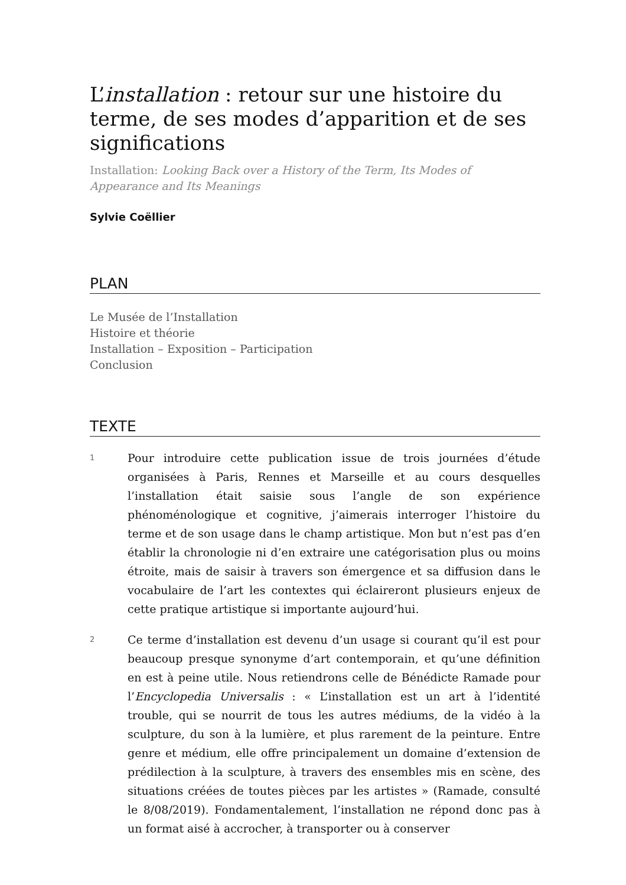L’installation : retour sur une histoire du terme, de ses modes d’apparition et de ses significations
Installation: Looking Back over a History of the Term, Its Modes of Appearance and Its Meanings
Sylvie Coëllier
PLAN
Le Musée de l’Installation
Histoire et théorie
Installation – Exposition – Participation
Conclusion
TEXTE
1 Pour introduire cette publication issue de trois journées d’étude organisées à Paris, Rennes et Marseille et au cours desquelles l’installation était saisie sous l’angle de son expérience phénoménologique et cognitive, j’aimerais interroger l’histoire du terme et de son usage dans le champ artistique. Mon but n’est pas d’en établir la chronologie ni d’en extraire une catégorisation plus ou moins étroite, mais de saisir à travers son émergence et sa diffusion dans le vocabulaire de l’art les contextes qui éclaireront plusieurs enjeux de cette pratique artistique si importante aujourd’hui.
2 Ce terme d’installation est devenu d’un usage si courant qu’il est pour beaucoup presque synonyme d’art contemporain, et qu’une définition en est à peine utile. Nous retiendrons celle de Bénédicte Ramade pour l’Encyclopedia Universalis : « L’installation est un art à l’identité trouble, qui se nourrit de tous les autres médiums, de la vidéo à la sculpture, du son à la lumière, et plus rarement de la peinture. Entre genre et médium, elle offre principalement un domaine d’extension de prédilection à la sculpture, à travers des ensembles mis en scène, des situations créées de toutes pièces par les artistes » (Ramade, consulté le 8/08/2019). Fondamentalement, l’installation ne répond donc pas à un format aisé à accrocher, à transporter ou à conserver